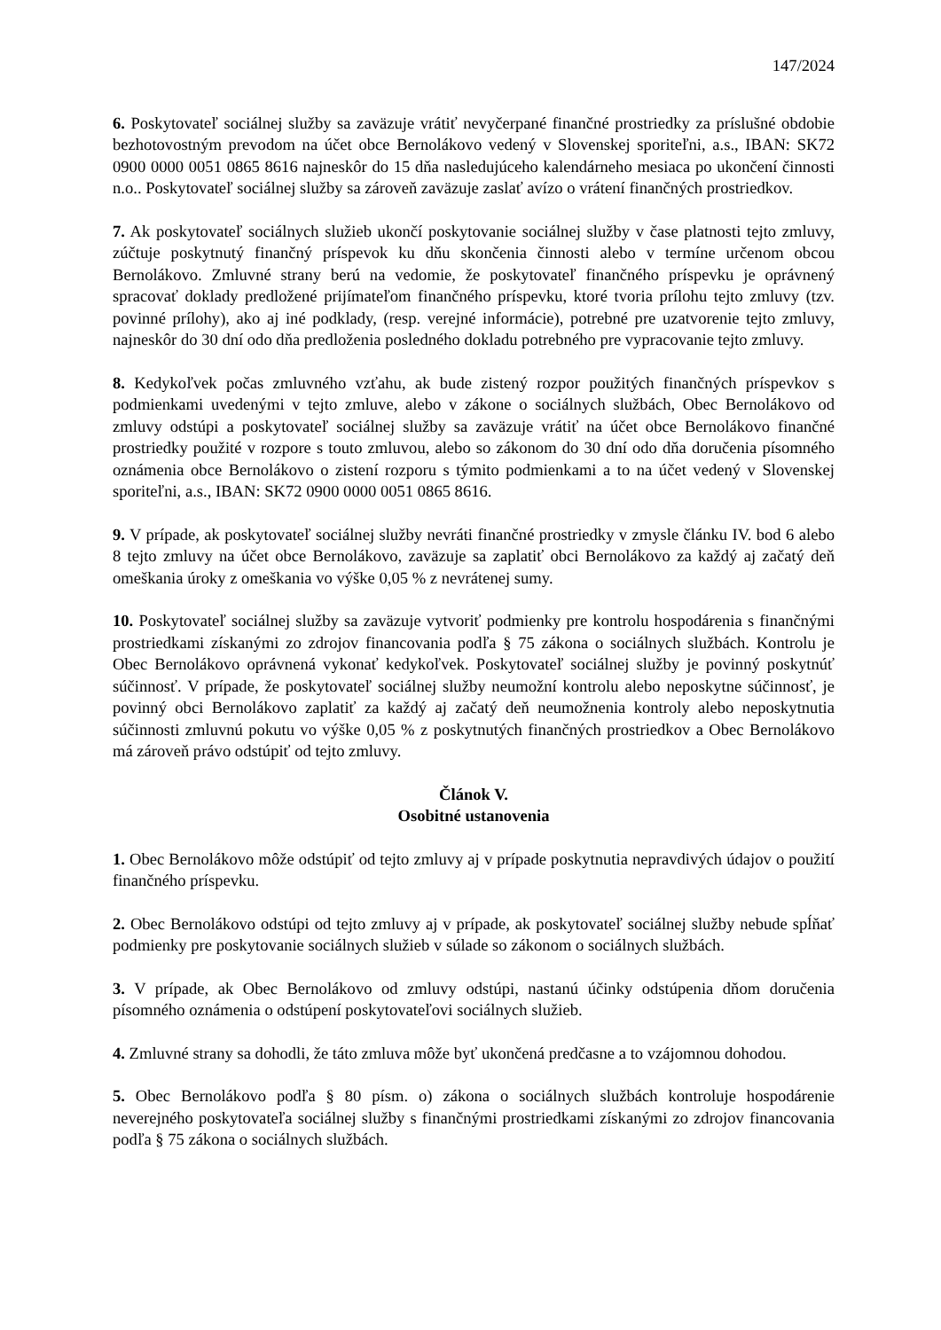147/2024
6. Poskytovateľ sociálnej služby sa zaväzuje vrátiť nevyčerpané finančné prostriedky za príslušné obdobie bezhotovostným prevodom na účet obce Bernolákovo vedený v Slovenskej sporiteľni, a.s., IBAN: SK72 0900 0000 0051 0865 8616 najneskôr do 15 dňa nasledujúceho kalendárneho mesiaca po ukončení činnosti n.o.. Poskytovateľ sociálnej služby sa zároveň zaväzuje zaslať avízo o vrátení finančných prostriedkov.
7. Ak poskytovateľ sociálnych služieb ukončí poskytovanie sociálnej služby v čase platnosti tejto zmluvy, zúčtuje poskytnutý finančný príspevok ku dňu skončenia činnosti alebo v termíne určenom obcou Bernolákovo. Zmluvné strany berú na vedomie, že poskytovateľ finančného príspevku je oprávnený spracovať doklady predložené prijímateľom finančného príspevku, ktoré tvoria prílohu tejto zmluvy (tzv. povinné prílohy), ako aj iné podklady, (resp. verejné informácie), potrebné pre uzatvorenie tejto zmluvy, najneskôr do 30 dní odo dňa predloženia posledného dokladu potrebného pre vypracovanie tejto zmluvy.
8. Kedykoľvek počas zmluvného vzťahu, ak bude zistený rozpor použitých finančných príspevkov s podmienkami uvedenými v tejto zmluve, alebo v zákone o sociálnych službách, Obec Bernolákovo od zmluvy odstúpi a poskytovateľ sociálnej služby sa zaväzuje vrátiť na účet obce Bernolákovo finančné prostriedky použité v rozpore s touto zmluvou, alebo so zákonom do 30 dní odo dňa doručenia písomného oznámenia obce Bernolákovo o zistení rozporu s týmito podmienkami a to na účet vedený v Slovenskej sporiteľni, a.s., IBAN: SK72 0900 0000 0051 0865 8616.
9. V prípade, ak poskytovateľ sociálnej služby nevráti finančné prostriedky v zmysle článku IV. bod 6 alebo 8 tejto zmluvy na účet obce Bernolákovo, zaväzuje sa zaplatiť obci Bernolákovo za každý aj začatý deň omeškania úroky z omeškania vo výške 0,05 % z nevrátenej sumy.
10. Poskytovateľ sociálnej služby sa zaväzuje vytvoriť podmienky pre kontrolu hospodárenia s finančnými prostriedkami získanými zo zdrojov financovania podľa § 75 zákona o sociálnych službách. Kontrolu je Obec Bernolákovo oprávnená vykonať kedykoľvek. Poskytovateľ sociálnej služby je povinný poskytnúť súčinnosť. V prípade, že poskytovateľ sociálnej služby neumožní kontrolu alebo neposkytne súčinnosť, je povinný obci Bernolákovo zaplatiť za každý aj začatý deň neumožnenia kontroly alebo neposkytnutia súčinnosti zmluvnú pokutu vo výške 0,05 % z poskytnutých finančných prostriedkov a Obec Bernolákovo má zároveň právo odstúpiť od tejto zmluvy.
Článok V.
Osobitné ustanovenia
1. Obec Bernolákovo môže odstúpiť od tejto zmluvy aj v prípade poskytnutia nepravdivých údajov o použití finančného príspevku.
2. Obec Bernolákovo odstúpi od tejto zmluvy aj v prípade, ak poskytovateľ sociálnej služby nebude spĺňať podmienky pre poskytovanie sociálnych služieb v súlade so zákonom o sociálnych službách.
3. V prípade, ak Obec Bernolákovo od zmluvy odstúpi, nastanú účinky odstúpenia dňom doručenia písomného oznámenia o odstúpení poskytovateľovi sociálnych služieb.
4. Zmluvné strany sa dohodli, že táto zmluva môže byť ukončená predčasne a to vzájomnou dohodou.
5. Obec Bernolákovo podľa § 80 písm. o) zákona o sociálnych službách kontroluje hospodárenie neverejného poskytovateľa sociálnej služby s finančnými prostriedkami získanými zo zdrojov financovania podľa § 75 zákona o sociálnych službách.